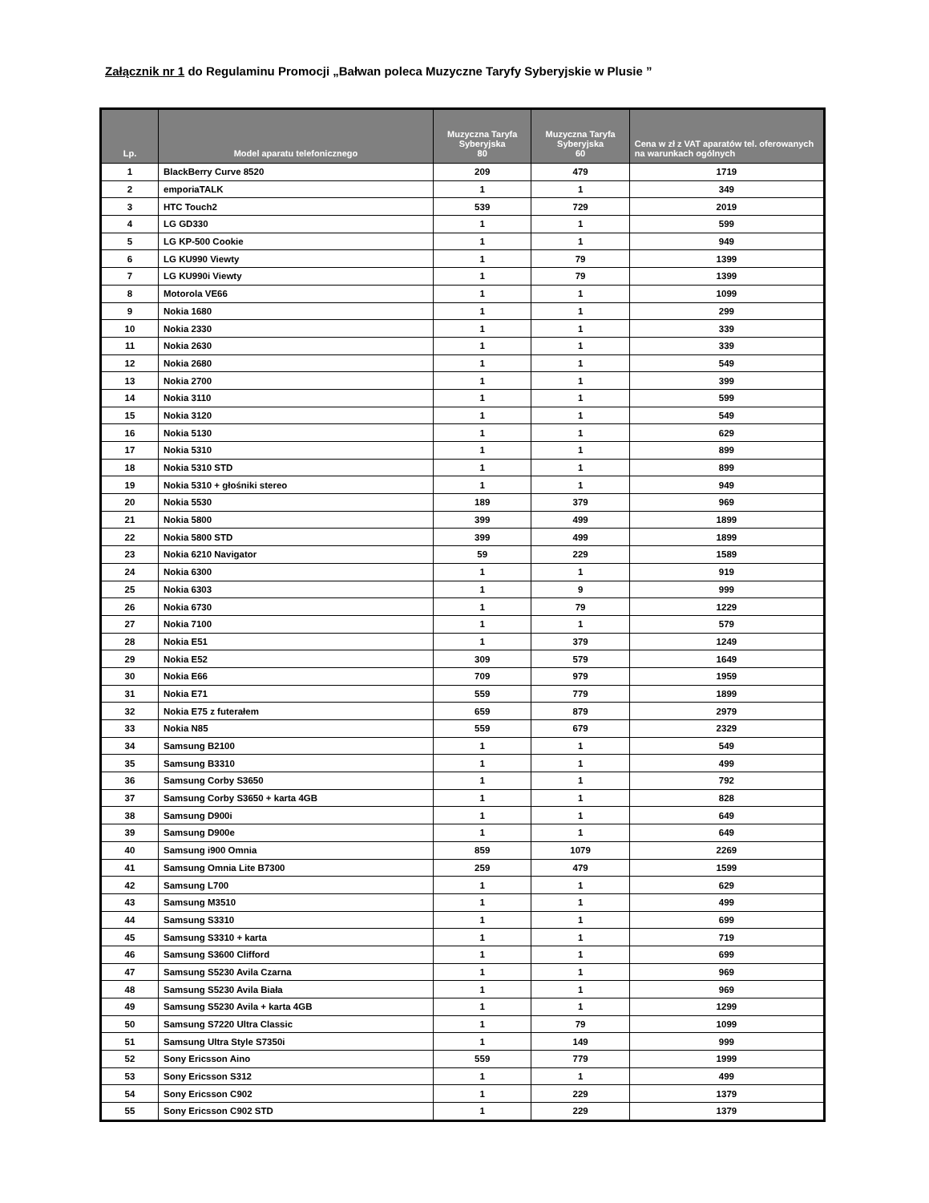Załącznik nr 1 do Regulaminu Promocji „Bałwan poleca Muzyczne Taryfy Syberyjskie w Plusie ”
| Lp. | Model aparatu telefonicznego | Muzyczna Taryfa Syberyjska 80 | Muzyczna Taryfa Syberyjska 60 | Cena w zł z VAT aparatów tel. oferowanych na warunkach ogólnych |
| --- | --- | --- | --- | --- |
| 1 | BlackBerry Curve 8520 | 209 | 479 | 1719 |
| 2 | emporiaTALK | 1 | 1 | 349 |
| 3 | HTC Touch2 | 539 | 729 | 2019 |
| 4 | LG GD330 | 1 | 1 | 599 |
| 5 | LG KP-500 Cookie | 1 | 1 | 949 |
| 6 | LG KU990 Viewty | 1 | 79 | 1399 |
| 7 | LG KU990i Viewty | 1 | 79 | 1399 |
| 8 | Motorola VE66 | 1 | 1 | 1099 |
| 9 | Nokia 1680 | 1 | 1 | 299 |
| 10 | Nokia 2330 | 1 | 1 | 339 |
| 11 | Nokia 2630 | 1 | 1 | 339 |
| 12 | Nokia 2680 | 1 | 1 | 549 |
| 13 | Nokia 2700 | 1 | 1 | 399 |
| 14 | Nokia 3110 | 1 | 1 | 599 |
| 15 | Nokia 3120 | 1 | 1 | 549 |
| 16 | Nokia 5130 | 1 | 1 | 629 |
| 17 | Nokia 5310 | 1 | 1 | 899 |
| 18 | Nokia 5310 STD | 1 | 1 | 899 |
| 19 | Nokia 5310 + głośniki stereo | 1 | 1 | 949 |
| 20 | Nokia 5530 | 189 | 379 | 969 |
| 21 | Nokia 5800 | 399 | 499 | 1899 |
| 22 | Nokia 5800 STD | 399 | 499 | 1899 |
| 23 | Nokia 6210 Navigator | 59 | 229 | 1589 |
| 24 | Nokia 6300 | 1 | 1 | 919 |
| 25 | Nokia 6303 | 1 | 9 | 999 |
| 26 | Nokia 6730 | 1 | 79 | 1229 |
| 27 | Nokia 7100 | 1 | 1 | 579 |
| 28 | Nokia E51 | 1 | 379 | 1249 |
| 29 | Nokia E52 | 309 | 579 | 1649 |
| 30 | Nokia E66 | 709 | 979 | 1959 |
| 31 | Nokia E71 | 559 | 779 | 1899 |
| 32 | Nokia E75 z futerałem | 659 | 879 | 2979 |
| 33 | Nokia N85 | 559 | 679 | 2329 |
| 34 | Samsung B2100 | 1 | 1 | 549 |
| 35 | Samsung B3310 | 1 | 1 | 499 |
| 36 | Samsung Corby S3650 | 1 | 1 | 792 |
| 37 | Samsung Corby S3650 + karta 4GB | 1 | 1 | 828 |
| 38 | Samsung D900i | 1 | 1 | 649 |
| 39 | Samsung D900e | 1 | 1 | 649 |
| 40 | Samsung i900 Omnia | 859 | 1079 | 2269 |
| 41 | Samsung Omnia Lite B7300 | 259 | 479 | 1599 |
| 42 | Samsung L700 | 1 | 1 | 629 |
| 43 | Samsung M3510 | 1 | 1 | 499 |
| 44 | Samsung S3310 | 1 | 1 | 699 |
| 45 | Samsung S3310 + karta | 1 | 1 | 719 |
| 46 | Samsung S3600 Clifford | 1 | 1 | 699 |
| 47 | Samsung S5230 Avila Czarna | 1 | 1 | 969 |
| 48 | Samsung S5230 Avila Biała | 1 | 1 | 969 |
| 49 | Samsung S5230 Avila + karta 4GB | 1 | 1 | 1299 |
| 50 | Samsung S7220 Ultra Classic | 1 | 79 | 1099 |
| 51 | Samsung Ultra Style S7350i | 1 | 149 | 999 |
| 52 | Sony Ericsson Aino | 559 | 779 | 1999 |
| 53 | Sony Ericsson S312 | 1 | 1 | 499 |
| 54 | Sony Ericsson C902 | 1 | 229 | 1379 |
| 55 | Sony Ericsson C902 STD | 1 | 229 | 1379 |